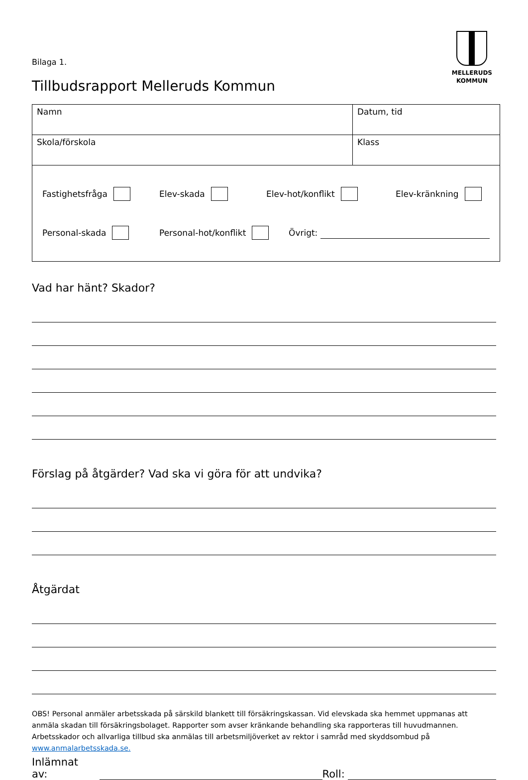MELLERUDS
KOMMUN
Bilaga 1.
Tillbudsrapport Melleruds Kommun
| Namn | Datum, tid |
| Skola/förskola | Klass |
| Fastighetsfråga Elev-skada Elev-hot/konflikt Elev-kränkning Personal-skada Personal-hot/konflikt Övrigt: | |
Vad har hänt? Skador?
Förslag på åtgärder? Vad ska vi göra för att undvika?
Åtgärdat
OBS! Personal anmäler arbetsskada på särskild blankett till försäkringskassan. Vid elevskada ska hemmet uppmanas att anmäla skadan till försäkringsbolaget. Rapporter som avser kränkande behandling ska rapporteras till huvudmannen. Arbetsskador och allvarliga tillbud ska anmälas till arbetsmiljöverket av rektor i samråd med skyddsombud på www.anmalarbetsskada.se.
Inlämnat av: Roll: